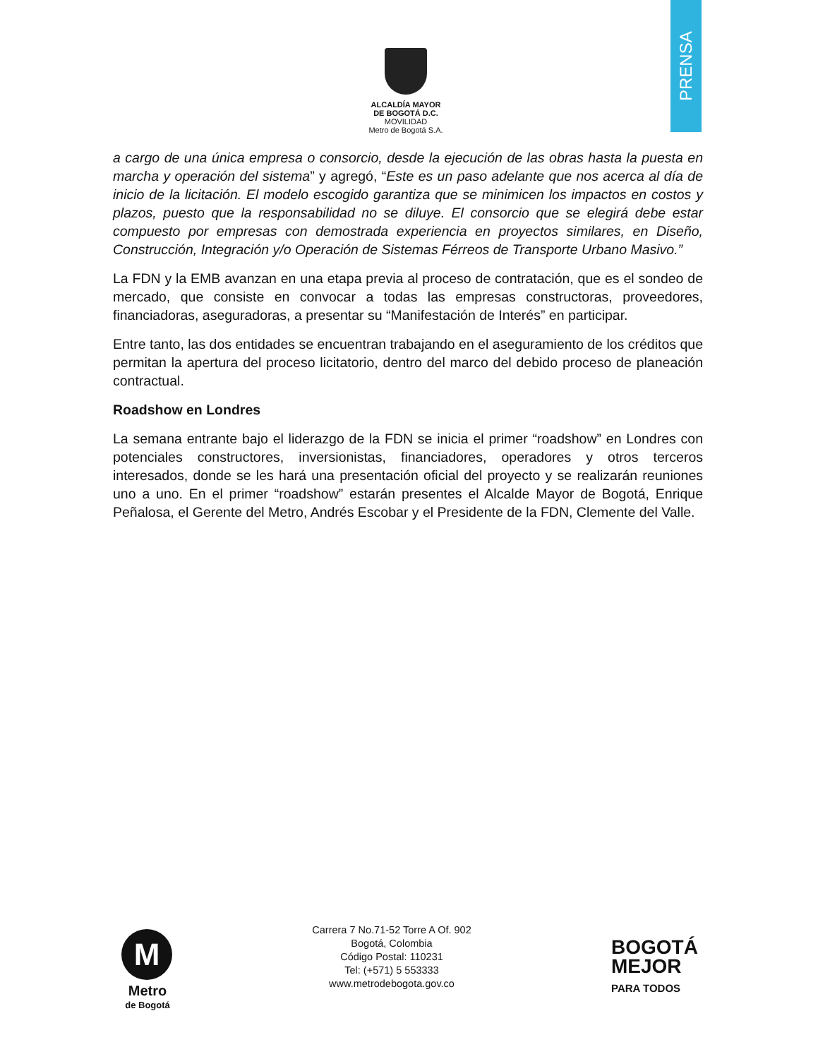PRENSA
ALCALDÍA MAYOR
DE BOGOTÁ D.C.
MOVILIDAD
Metro de Bogotá S.A.
a cargo de una única empresa o consorcio, desde la ejecución de las obras hasta la puesta en marcha y operación del sistema” y agregó, “Este es un paso adelante que nos acerca al día de inicio de la licitación. El modelo escogido garantiza que se minimicen los impactos en costos y plazos, puesto que la responsabilidad no se diluye. El consorcio que se elegirá debe estar compuesto por empresas con demostrada experiencia en proyectos similares, en Diseño, Construcción, Integración y/o Operación de Sistemas Férreos de Transporte Urbano Masivo.”
La FDN y la EMB avanzan en una etapa previa al proceso de contratación, que es el sondeo de mercado, que consiste en convocar a todas las empresas constructoras, proveedores, financiadoras, aseguradoras, a presentar su “Manifestación de Interés” en participar.
Entre tanto, las dos entidades se encuentran trabajando en el aseguramiento de los créditos que permitan la apertura del proceso licitatorio, dentro del marco del debido proceso de planeación contractual.
Roadshow en Londres
La semana entrante bajo el liderazgo de la FDN se inicia el primer “roadshow” en Londres con potenciales constructores, inversionistas, financiadores, operadores y otros terceros interesados, donde se les hará una presentación oficial del proyecto y se realizarán reuniones uno a uno. En el primer “roadshow” estarán presentes el Alcalde Mayor de Bogotá, Enrique Peñalosa, el Gerente del Metro, Andrés Escobar y el Presidente de la FDN, Clemente del Valle.
M
Metro
de Bogotá
Carrera 7 No.71-52 Torre A Of. 902
Bogotá, Colombia
Código Postal: 110231
Tel: (+571) 5 553333
www.metrodebogota.gov.co
BOGOTÁ
MEJOR
PARA TODOS